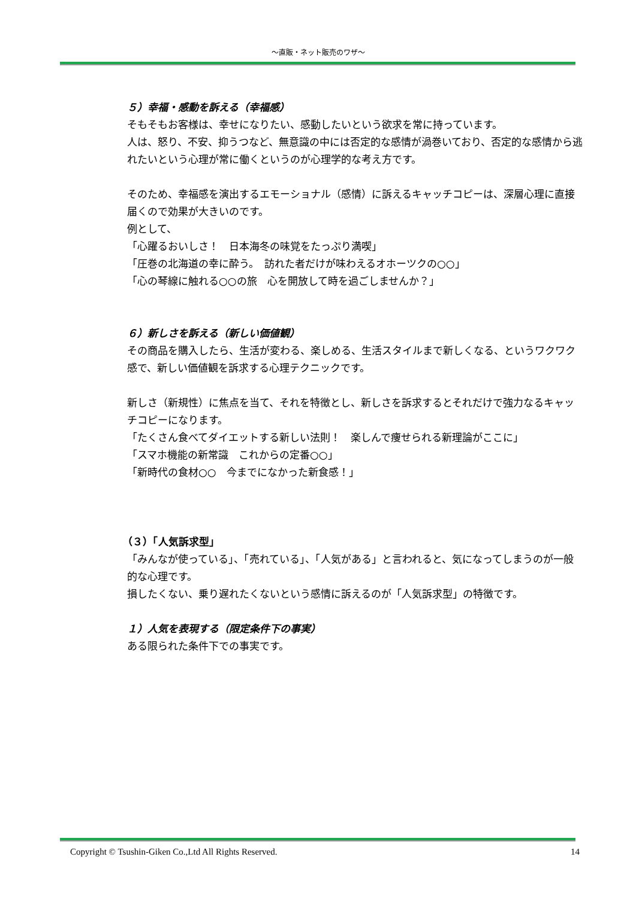〜直販・ネット販売のワザ〜
５）幸福・感動を訴える（幸福感）
そもそもお客様は、幸せになりたい、感動したいという欲求を常に持っています。
人は、怒り、不安、抑うつなど、無意識の中には否定的な感情が渦巻いており、否定的な感情から逃れたいという心理が常に働くというのが心理学的な考え方です。
そのため、幸福感を演出するエモーショナル（感情）に訴えるキャッチコピーは、深層心理に直接届くので効果が大きいのです。
例として、
「心躍るおいしさ！　日本海冬の味覚をたっぷり満喫」
「圧巻の北海道の幸に酔う。　訪れた者だけが味わえるオホーツクの○○」
「心の琴線に触れる○○の旅　心を開放して時を過ごしませんか？」
６）新しさを訴える（新しい価値観）
その商品を購入したら、生活が変わる、楽しめる、生活スタイルまで新しくなる、というワクワク感で、新しい価値観を訴求する心理テクニックです。
新しさ（新規性）に焦点を当て、それを特徴とし、新しさを訴求するとそれだけで強力なるキャッチコピーになります。
「たくさん食べてダイエットする新しい法則！　楽しんで痩せられる新理論がここに」
「スマホ機能の新常識　これからの定番○○」
「新時代の食材○○　今までになかった新食感！」
（３）「人気訴求型」
「みんなが使っている」、「売れている」、「人気がある」と言われると、気になってしまうのが一般的な心理です。
損したくない、乗り遅れたくないという感情に訴えるのが「人気訴求型」の特徴です。
１）人気を表現する（限定条件下の事実）
ある限られた条件下での事実です。
Copyright © Tsushin-Giken Co.,Ltd All Rights Reserved. 14